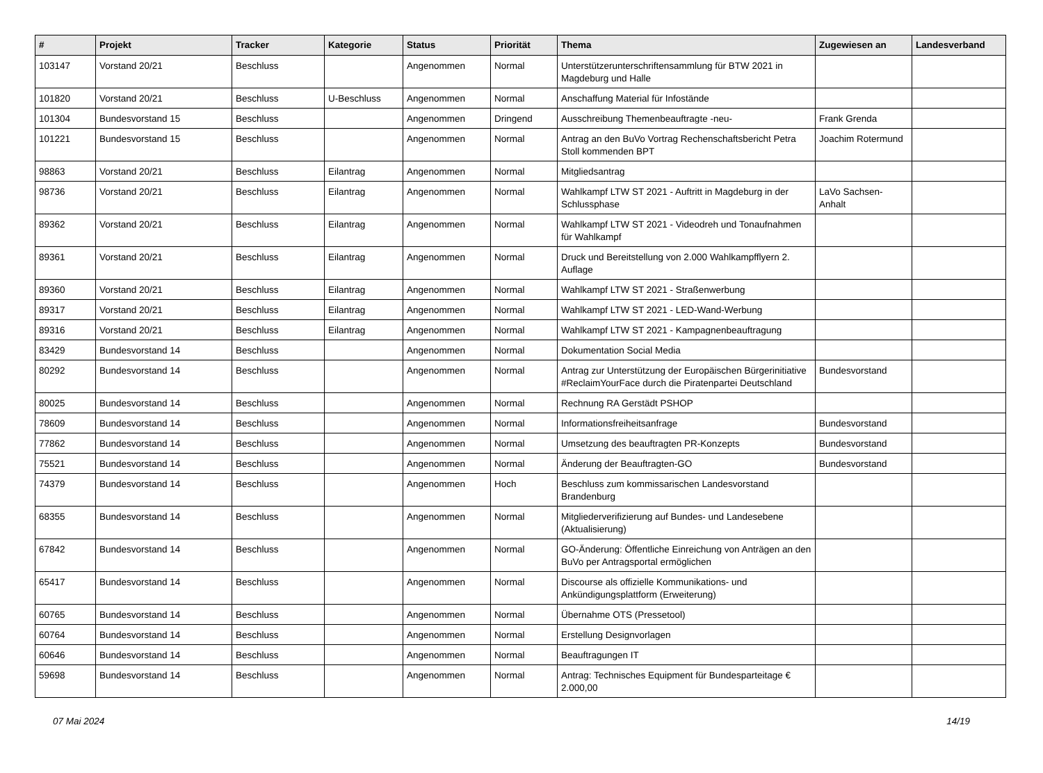| # | Projekt | Tracker | Kategorie | Status | Priorität | Thema | Zugewiesen an | Landesverband |
| --- | --- | --- | --- | --- | --- | --- | --- | --- |
| 103147 | Vorstand 20/21 | Beschluss | | Angenommen | Normal | Unterstützerunterschriftensammlung für BTW 2021 in Magdeburg und Halle | | |
| 101820 | Vorstand 20/21 | Beschluss | U-Beschluss | Angenommen | Normal | Anschaffung Material für Infostände | | |
| 101304 | Bundesvorstand 15 | Beschluss | | Angenommen | Dringend | Ausschreibung Themenbeauftragte -neu- | Frank Grenda | |
| 101221 | Bundesvorstand 15 | Beschluss | | Angenommen | Normal | Antrag an den BuVo Vortrag Rechenschaftsbericht Petra Stoll kommenden BPT | Joachim Rotermund | |
| 98863 | Vorstand 20/21 | Beschluss | Eilantrag | Angenommen | Normal | Mitgliedsantrag | | |
| 98736 | Vorstand 20/21 | Beschluss | Eilantrag | Angenommen | Normal | Wahlkampf LTW ST 2021 - Auftritt in Magdeburg in der Schlussphase | LaVo Sachsen-Anhalt | |
| 89362 | Vorstand 20/21 | Beschluss | Eilantrag | Angenommen | Normal | Wahlkampf LTW ST 2021 - Videodreh und Tonaufnahmen für Wahlkampf | | |
| 89361 | Vorstand 20/21 | Beschluss | Eilantrag | Angenommen | Normal | Druck und Bereitstellung von 2.000 Wahlkampfflyern 2. Auflage | | |
| 89360 | Vorstand 20/21 | Beschluss | Eilantrag | Angenommen | Normal | Wahlkampf LTW ST 2021 - Straßenwerbung | | |
| 89317 | Vorstand 20/21 | Beschluss | Eilantrag | Angenommen | Normal | Wahlkampf LTW ST 2021 - LED-Wand-Werbung | | |
| 89316 | Vorstand 20/21 | Beschluss | Eilantrag | Angenommen | Normal | Wahlkampf LTW ST 2021 - Kampagnenbeauftragung | | |
| 83429 | Bundesvorstand 14 | Beschluss | | Angenommen | Normal | Dokumentation Social Media | | |
| 80292 | Bundesvorstand 14 | Beschluss | | Angenommen | Normal | Antrag zur Unterstützung der Europäischen Bürgerinitiative #ReclaimYourFace durch die Piratenpartei Deutschland | Bundesvorstand | |
| 80025 | Bundesvorstand 14 | Beschluss | | Angenommen | Normal | Rechnung RA Gerstädt PSHOP | | |
| 78609 | Bundesvorstand 14 | Beschluss | | Angenommen | Normal | Informationsfreiheitsanfrage | Bundesvorstand | |
| 77862 | Bundesvorstand 14 | Beschluss | | Angenommen | Normal | Umsetzung des beauftragten PR-Konzepts | Bundesvorstand | |
| 75521 | Bundesvorstand 14 | Beschluss | | Angenommen | Normal | Änderung der Beauftragten-GO | Bundesvorstand | |
| 74379 | Bundesvorstand 14 | Beschluss | | Angenommen | Hoch | Beschluss zum kommissarischen Landesvorstand Brandenburg | | |
| 68355 | Bundesvorstand 14 | Beschluss | | Angenommen | Normal | Mitgliederverifizierung auf Bundes- und Landesebene (Aktualisierung) | | |
| 67842 | Bundesvorstand 14 | Beschluss | | Angenommen | Normal | GO-Änderung: Öffentliche Einreichung von Anträgen an den BuVo per Antragsportal ermöglichen | | |
| 65417 | Bundesvorstand 14 | Beschluss | | Angenommen | Normal | Discourse als offizielle Kommunikations- und Ankündigungsplattform (Erweiterung) | | |
| 60765 | Bundesvorstand 14 | Beschluss | | Angenommen | Normal | Übernahme OTS (Pressetool) | | |
| 60764 | Bundesvorstand 14 | Beschluss | | Angenommen | Normal | Erstellung Designvorlagen | | |
| 60646 | Bundesvorstand 14 | Beschluss | | Angenommen | Normal | Beauftragungen IT | | |
| 59698 | Bundesvorstand 14 | Beschluss | | Angenommen | Normal | Antrag: Technisches Equipment für Bundesparteitage € 2.000,00 | | |
07 Mai 2024 14/19